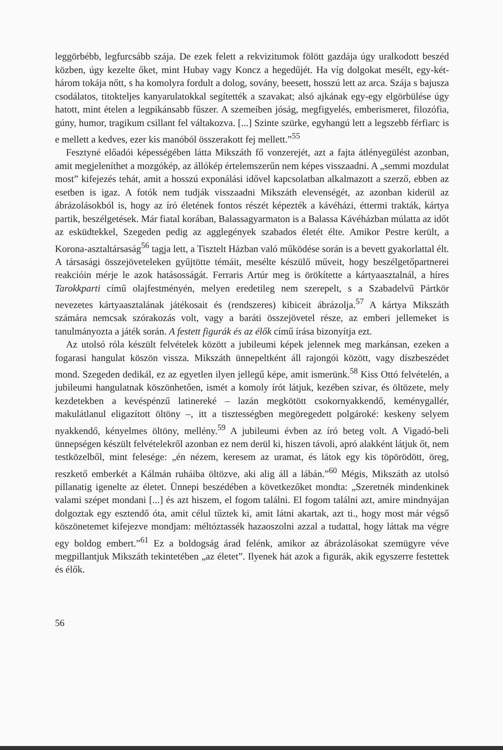leggörbébb, legfurcsább szája. De ezek felett a rekvizitumok fölött gazdája úgy uralkodott beszéd közben, úgy kezelte őket, mint Hubay vagy Koncz a hegedűjét. Ha víg dolgokat mesélt, egy-két-három tokája nőtt, s ha komolyra fordult a dolog, sovány, beesett, hosszú lett az arca. Szája s bajusza csodálatos, titokteljes kanyarulatokkal segítették a szavakat; alsó ajkának egy-egy elgörbülése úgy hatott, mint ételen a legpikánsabb fűszer. A szemeiben jóság, megfigyelés, emberismeret, filozófia, gúny, humor, tragikum csillant fel váltakozva. [...] Szinte szürke, egyhangú lett a legszebb férfiarc is e mellett a kedves, ezer kis manóból összerakott fej mellett.”<sup>55</sup>
Fesztyné előadói képességében látta Mikszáth fő vonzerejét, azt a fajta átlényegülést azonban, amit megjeleníthet a mozgókép, az állókép értelemszerűn nem képes visszaadni. A „semmi mozdulat most” kifejezés tehát, amit a hosszú exponálási idővel kapcsolatban alkalmazott a szerző, ebben az esetben is igaz. A fotók nem tudják visszaadni Mikszáth elevenségét, az azonban kiderül az ábrázolásokból is, hogy az író életének fontos részét képezték a kávéházi, éttermi trakták, kártya partik, beszélgetések. Már fiatal korában, Balassagyarmaton is a Balassa Kávéházban múlatta az időt az esküdtekkel, Szegeden pedig az agglegények szabados életét élte. Amikor Pestre került, a Korona-asztaltársaság<sup>56</sup> tagja lett, a Tisztelt Házban való működése során is a bevett gyakorlattal élt. A társasági összejöveteleken gyűjtötte témáit, mesélte készülő műveit, hogy beszélgetőpartnerei reakcióin mérje le azok hatásosságát. Ferraris Artúr meg is örökítette a kártyaasztalnál, a híres Tarokkparti című olajfestményén, melyen eredetileg nem szerepelt, s a Szabadelvű Pártkör nevezetes kártyaasztalának játékosait és (rendszeres) kibiceit ábrázolja.<sup>57</sup> A kártya Mikszáth számára nemcsak szórakozás volt, vagy a baráti összejövetel része, az emberi jellemeket is tanulmányozta a játék során. A festett figurák és az élők című írása bizonyítja ezt.
Az utolsó róla készült felvételek között a jubileumi képek jelennek meg markánsan, ezeken a fogarasi hangulat köszön vissza. Mikszáth ünnepeltként áll rajongói között, vagy díszbeszédet mond. Szegeden dedikál, ez az egyetlen ilyen jellegű képe, amit ismerünk.<sup>58</sup> Kiss Ottó felvételén, a jubileumi hangulatnak köszönhetően, ismét a komoly írót látjuk, kezében szivar, és öltözete, mely kezdetekben a kevéspénzű latinereké – lazán megkötött csokornyakkendő, keménygallér, makulátlanul eligazított öltöny –, itt a tisztességben megöregedett polgároké: keskeny selyem nyakkendő, kényelmes öltöny, mellény.<sup>59</sup> A jubileumi évben az író beteg volt. A Vigadó-beli ünnepségen készült felvételekről azonban ez nem derül ki, hiszen távoli, apró alakként látjuk őt, nem testközelből, mint felesége: „én nézem, keresem az uramat, és látok egy kis töpörödött, öreg, reszkető emberkét a Kálmán ruháiba öltözve, aki alig áll a lábán.”<sup>60</sup> Mégis, Mikszáth az utolsó pillanatig igenelte az életet. Ünnepi beszédében a következőket mondta: „Szeretnék mindenkinek valami szépet mondani [...] és azt hiszem, el fogom találni. El fogom találni azt, amire mindnyájan dolgoztak egy esztendő óta, amit célul tűztek ki, amit látni akartak, azt ti., hogy most már végső köszönetemet kifejezve mondjam: méltóztassék hazaoszolni azzal a tudattal, hogy láttak ma végre egy boldog embert.”<sup>61</sup> Ez a boldogság árad felénk, amikor az ábrázolásokat szemügyre véve megpillantjuk Mikszáth tekintetében „az életet”. Ilyenek hát azok a figurák, akik egyszerre festettek és élők.
56